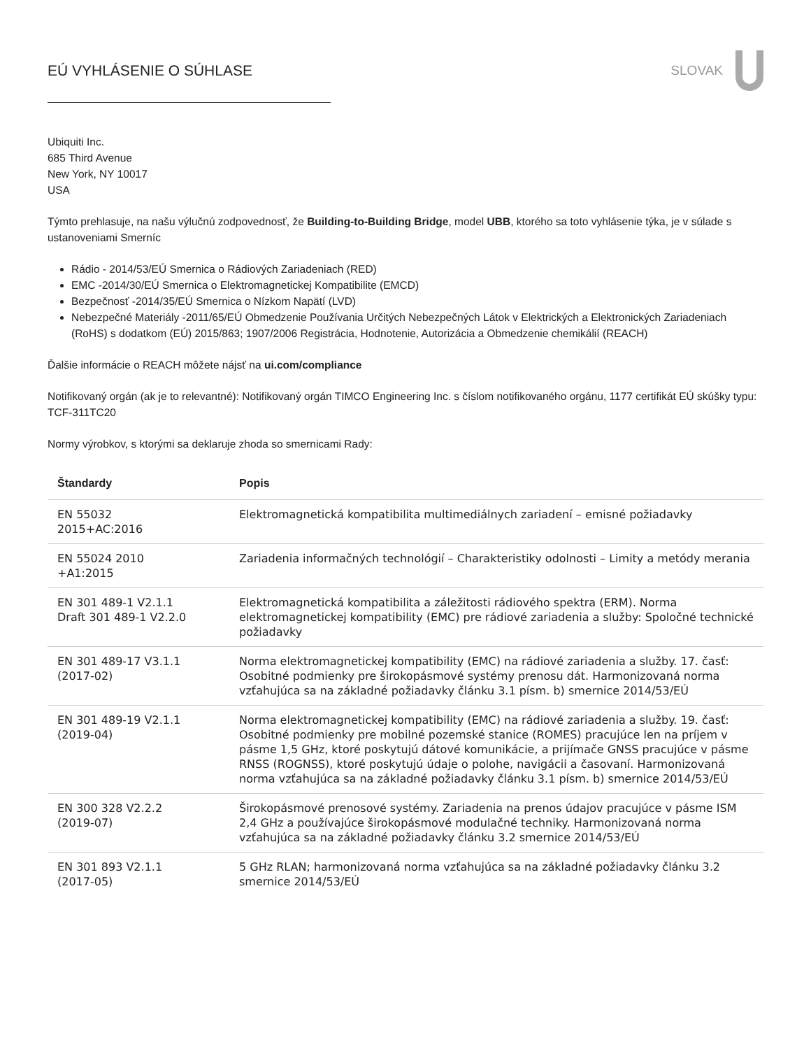EÚ VYHLÁSENIE O SÚHLASE SLOVAK
Ubiquiti Inc.
685 Third Avenue
New York, NY 10017
USA
Týmto prehlasuje, na našu výlučnú zodpovednosť, že Building-to-Building Bridge, model UBB, ktorého sa toto vyhlásenie týka, je v súlade s ustanoveniami Smerníc
Rádio - 2014/53/EÚ Smernica o Rádiových Zariadeniach (RED)
EMC -2014/30/EÚ Smernica o Elektromagnetickej Kompatibilite (EMCD)
Bezpečnosť -2014/35/EÚ Smernica o Nízkom Napätí (LVD)
Nebezpečné Materiály -2011/65/EÚ Obmedzenie Používania Určitých Nebezpečných Látok v Elektrických a Elektronických Zariadeniach (RoHS) s dodatkom (EÚ) 2015/863; 1907/2006 Registrácia, Hodnotenie, Autorizácia a Obmedzenie chemikálií (REACH)
Ďalšie informácie o REACH môžete nájsť na ui.com/compliance
Notifikovaný orgán (ak je to relevantné): Notifikovaný orgán TIMCO Engineering Inc. s číslom notifikovaného orgánu, 1177 certifikát EÚ skúšky typu: TCF-311TC20
Normy výrobkov, s ktorými sa deklaruje zhoda so smernicami Rady:
| Štandardy | Popis |
| --- | --- |
| EN 55032 2015+AC:2016 | Elektromagnetická kompatibilita multimediálnych zariadení – emisné požiadavky |
| EN 55024 2010 +A1:2015 | Zariadenia informačných technológií – Charakteristiky odolnosti – Limity a metódy merania |
| EN 301 489-1 V2.1.1 Draft 301 489-1 V2.2.0 | Elektromagnetická kompatibilita a záležitosti rádiového spektra (ERM). Norma elektromagnetickej kompatibility (EMC) pre rádiové zariadenia a služby: Spoločné technické požiadavky |
| EN 301 489-17 V3.1.1 (2017-02) | Norma elektromagnetickej kompatibility (EMC) na rádiové zariadenia a služby. 17. časť: Osobitné podmienky pre širokopásmové systémy prenosu dát. Harmonizovaná norma vzťahujúca sa na základné požiadavky článku 3.1 písm. b) smernice 2014/53/EÚ |
| EN 301 489-19 V2.1.1 (2019-04) | Norma elektromagnetickej kompatibility (EMC) na rádiové zariadenia a služby. 19. časť: Osobitné podmienky pre mobilné pozemské stanice (ROMES) pracujúce len na príjem v pásme 1,5 GHz, ktoré poskytujú dátové komunikácie, a prijímače GNSS pracujúce v pásme RNSS (ROGNSS), ktoré poskytujú údaje o polohe, navigácii a časovaní. Harmonizovaná norma vzťahujúca sa na základné požiadavky článku 3.1 písm. b) smernice 2014/53/EÚ |
| EN 300 328 V2.2.2 (2019-07) | Širokopásmové prenosové systémy. Zariadenia na prenos údajov pracujúce v pásme ISM 2,4 GHz a používajúce širokopásmové modulačné techniky. Harmonizovaná norma vzťahujúca sa na základné požiadavky článku 3.2 smernice 2014/53/EÚ |
| EN 301 893 V2.1.1 (2017-05) | 5 GHz RLAN; harmonizovaná norma vzťahujúca sa na základné požiadavky článku 3.2 smernice 2014/53/EÚ |